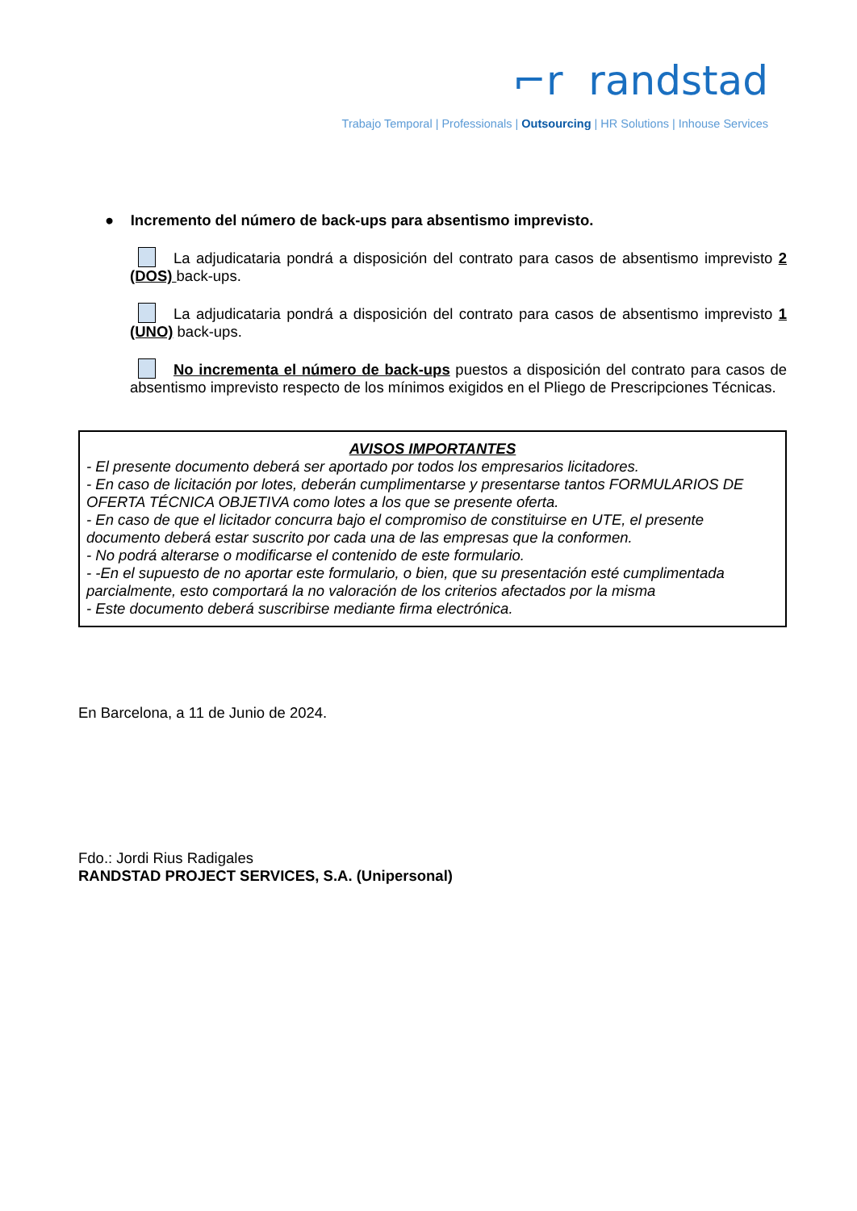⌐r randstad
Trabajo Temporal | Professionals | Outsourcing | HR Solutions | Inhouse Services
● Incremento del número de back-ups para absentismo imprevisto.
La adjudicataria pondrá a disposición del contrato para casos de absentismo imprevisto 2 (DOS) back-ups.
La adjudicataria pondrá a disposición del contrato para casos de absentismo imprevisto 1 (UNO) back-ups.
No incrementa el número de back-ups puestos a disposición del contrato para casos de absentismo imprevisto respecto de los mínimos exigidos en el Pliego de Prescripciones Técnicas.
AVISOS IMPORTANTES
- El presente documento deberá ser aportado por todos los empresarios licitadores.
- En caso de licitación por lotes, deberán cumplimentarse y presentarse tantos FORMULARIOS DE OFERTA TÉCNICA OBJETIVA como lotes a los que se presente oferta.
- En caso de que el licitador concurra bajo el compromiso de constituirse en UTE, el presente documento deberá estar suscrito por cada una de las empresas que la conformen.
- No podrá alterarse o modificarse el contenido de este formulario.
- -En el supuesto de no aportar este formulario, o bien, que su presentación esté cumplimentada parcialmente, esto comportará la no valoración de los criterios afectados por la misma
- Este documento deberá suscribirse mediante firma electrónica.
En Barcelona, a 11 de Junio de 2024.
Fdo.: Jordi Rius Radigales
RANDSTAD PROJECT SERVICES, S.A. (Unipersonal)